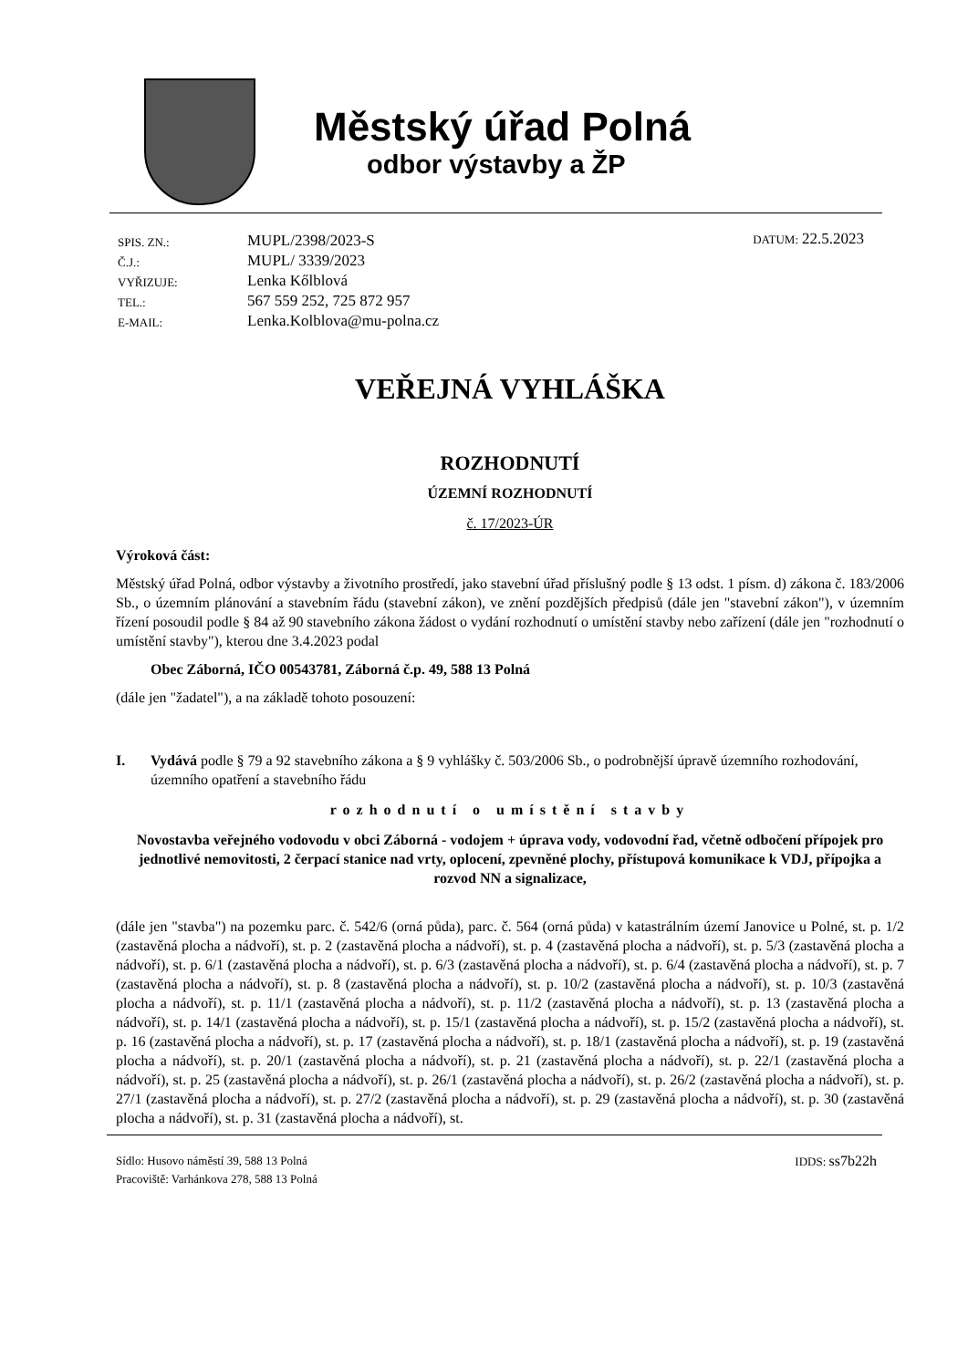Městský úřad Polná
odbor výstavby a ŽP
| SPIS. ZN.: | MUPL/2398/2023-S |
| Č.J.: | MUPL/ 3339/2023 |
| VYŘIZUJE: | Lenka Kőlblová |
| TEL.: | 567 559 252, 725 872 957 |
| E-MAIL: | Lenka.Kolblova@mu-polna.cz |
DATUM: 22.5.2023
VEŘEJNÁ VYHLÁŠKA
ROZHODNUTÍ
ÚZEMNÍ ROZHODNUTÍ
č. 17/2023-ÚR
Výroková část:
Městský úřad Polná, odbor výstavby a životního prostředí, jako stavební úřad příslušný podle § 13 odst. 1 písm. d) zákona č. 183/2006 Sb., o územním plánování a stavebním řádu (stavební zákon), ve znění pozdějších předpisů (dále jen "stavební zákon"), v územním řízení posoudil podle § 84 až 90 stavebního zákona žádost o vydání rozhodnutí o umístění stavby nebo zařízení (dále jen "rozhodnutí o umístění stavby"), kterou dne 3.4.2023 podal
Obec Záborná, IČO 00543781, Záborná č.p. 49, 588 13 Polná
(dále jen "žadatel"), a na základě tohoto posouzení:
I. Vydává podle § 79 a 92 stavebního zákona a § 9 vyhlášky č. 503/2006 Sb., o podrobnější úpravě územního rozhodování, územního opatření a stavebního řádu
rozhodnutí o umístění stavby
Novostavba veřejného vodovodu v obci Záborná - vodojem + úprava vody, vodovodní řad, včetně odbočení přípojek pro jednotlivé nemovitosti, 2 čerpací stanice nad vrty, oplocení, zpevněné plochy, přístupová komunikace k VDJ, přípojka a rozvod NN a signalizace,
(dále jen "stavba") na pozemku parc. č. 542/6 (orná půda), parc. č. 564 (orná půda) v katastrálním území Janovice u Polné, st. p. 1/2 (zastavěná plocha a nádvoří), st. p. 2 (zastavěná plocha a nádvoří), st. p. 4 (zastavěná plocha a nádvoří), st. p. 5/3 (zastavěná plocha a nádvoří), st. p. 6/1 (zastavěná plocha a nádvoří), st. p. 6/3 (zastavěná plocha a nádvoří), st. p. 6/4 (zastavěná plocha a nádvoří), st. p. 7 (zastavěná plocha a nádvoří), st. p. 8 (zastavěná plocha a nádvoří), st. p. 10/2 (zastavěná plocha a nádvoří), st. p. 10/3 (zastavěná plocha a nádvoří), st. p. 11/1 (zastavěná plocha a nádvoří), st. p. 11/2 (zastavěná plocha a nádvoří), st. p. 13 (zastavěná plocha a nádvoří), st. p. 14/1 (zastavěná plocha a nádvoří), st. p. 15/1 (zastavěná plocha a nádvoří), st. p. 15/2 (zastavěná plocha a nádvoří), st. p. 16 (zastavěná plocha a nádvoří), st. p. 17 (zastavěná plocha a nádvoří), st. p. 18/1 (zastavěná plocha a nádvoří), st. p. 19 (zastavěná plocha a nádvoří), st. p. 20/1 (zastavěná plocha a nádvoří), st. p. 21 (zastavěná plocha a nádvoří), st. p. 22/1 (zastavěná plocha a nádvoří), st. p. 25 (zastavěná plocha a nádvoří), st. p. 26/1 (zastavěná plocha a nádvoří), st. p. 26/2 (zastavěná plocha a nádvoří), st. p. 27/1 (zastavěná plocha a nádvoří), st. p. 27/2 (zastavěná plocha a nádvoří), st. p. 29 (zastavěná plocha a nádvoří), st. p. 30 (zastavěná plocha a nádvoří), st. p. 31 (zastavěná plocha a nádvoří), st.
Sídlo: Husovo náměstí 39, 588 13 Polná
Pracoviště: Varhánkova 278, 588 13 Polná
IDDS: ss7b22h